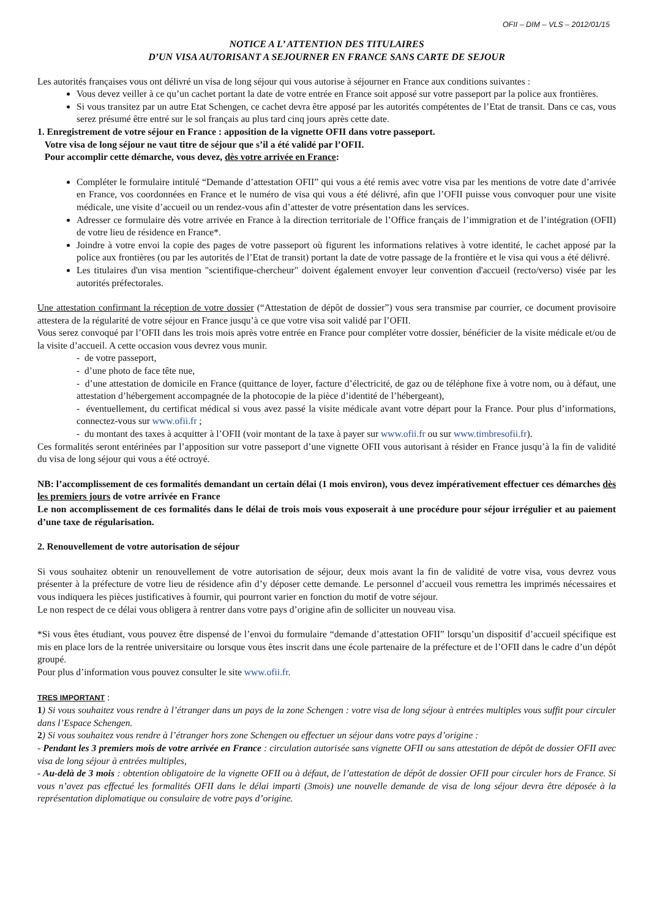OFII – DIM – VLS – 2012/01/15
NOTICE A L’ ATTENTION DES TITULAIRES
D’UN VISA AUTORISANT A SEJOURNER EN FRANCE SANS CARTE DE SEJOUR
Les autorités françaises vous ont délivré un visa de long séjour qui vous autorise à séjourner en France aux conditions suivantes :
Vous devez veiller à ce qu’un cachet portant la date de votre entrée en France soit apposé sur votre passeport par la police aux frontières.
Si vous transitez par un autre Etat Schengen, ce cachet devra être apposé par les autorités compétentes de l’Etat de transit. Dans ce cas, vous serez présumé être entré sur le sol français au plus tard cinq jours après cette date.
1. Enregistrement de votre séjour en France : apposition de la vignette OFII dans votre passeport.
Votre visa de long séjour ne vaut titre de séjour que s’il a été validé par l’OFII.
Pour accomplir cette démarche, vous devez, dès votre arrivée en France:
Compléter le formulaire intitulé “Demande d’attestation OFII” qui vous a été remis avec votre visa par les mentions de votre date d’arrivée en France, vos coordonnées en France et le numéro de visa qui vous a été délivré, afin que l’OFII puisse vous convoquer pour une visite médicale, une visite d’accueil ou un rendez-vous afin d’attester de votre présentation dans les services.
Adresser ce formulaire dès votre arrivée en France à la direction territoriale de l’Office français de l’immigration et de l’intégration (OFII) de votre lieu de résidence en France*.
Joindre à votre envoi la copie des pages de votre passeport où figurent les informations relatives à votre identité, le cachet apposé par la police aux frontières (ou par les autorités de l’Etat de transit) portant la date de votre passage de la frontière et le visa qui vous a été délivré.
Les titulaires d'un visa mention "scientifique-chercheur" doivent également envoyer leur convention d'accueil (recto/verso) visée par les autorités préfectorales.
Une attestation confirmant la réception de votre dossier (“Attestation de dépôt de dossier”) vous sera transmise par courrier, ce document provisoire attestera de la régularité de votre séjour en France jusqu’à ce que votre visa soit validé par l’OFII.
Vous serez convoqué par l’OFII dans les trois mois après votre entrée en France pour compléter votre dossier, bénéficier de la visite médicale et/ou de la visite d’accueil. A cette occasion vous devrez vous munir.
- de votre passeport,
- d’une photo de face tête nue,
- d’une attestation de domicile en France (quittance de loyer, facture d’électricité, de gaz ou de téléphone fixe à votre nom, ou à défaut, une attestation d’hébergement accompagnée de la photocopie de la pièce d’identité de l’hébergeant),
- éventuellement, du certificat médical si vous avez passé la visite médicale avant votre départ pour la France. Pour plus d’informations, connectez-vous sur www.ofii.fr ;
- du montant des taxes à acquitter à l’OFII (voir montant de la taxe à payer sur www.ofii.fr ou sur www.timbresofii.fr).
Ces formalités seront entérinées par l’apposition sur votre passeport d’une vignette OFII vous autorisant à résider en France jusqu’à la fin de validité du visa de long séjour qui vous a été octroyé.
NB: l’accomplissement de ces formalités demandant un certain délai (1 mois environ), vous devez impérativement effectuer ces démarches dès les premiers jours de votre arrivée en France
Le non accomplissement de ces formalités dans le délai de trois mois vous exposerait à une procédure pour séjour irrégulier et au paiement d’une taxe de régularisation.
2. Renouvellement de votre autorisation de séjour
Si vous souhaitez obtenir un renouvellement de votre autorisation de séjour, deux mois avant la fin de validité de votre visa, vous devrez vous présenter à la préfecture de votre lieu de résidence afin d’y déposer cette demande. Le personnel d’accueil vous remettra les imprimés nécessaires et vous indiquera les pièces justificatives à fournir, qui pourront varier en fonction du motif de votre séjour.
Le non respect de ce délai vous obligera à rentrer dans votre pays d’origine afin de solliciter un nouveau visa.
*Si vous êtes étudiant, vous pouvez être dispensé de l’envoi du formulaire “demande d’attestation OFII” lorsqu’un dispositif d’accueil spécifique est mis en place lors de la rentrée universitaire ou lorsque vous êtes inscrit dans une école partenaire de la préfecture et de l’OFII dans le cadre d’un dépôt groupé.
Pour plus d’information vous pouvez consulter le site www.ofii.fr.
TRES IMPORTANT :
1) Si vous souhaitez vous rendre à l’étranger dans un pays de la zone Schengen : votre visa de long séjour à entrées multiples vous suffit pour circuler dans l’Espace Schengen.
2) Si vous souhaitez vous rendre à l’étranger hors zone Schengen ou effectuer un séjour dans votre pays d’origine :
- Pendant les 3 premiers mois de votre arrivée en France : circulation autorisée sans vignette OFII ou sans attestation de dépôt de dossier OFII avec visa de long séjour à entrées multiples,
- Au-delà de 3 mois : obtention obligatoire de la vignette OFII ou à défaut, de l’attestation de dépôt de dossier OFII pour circuler hors de France. Si vous n’avez pas effectué les formalités OFII dans le délai imparti (3mois) une nouvelle demande de visa de long séjour devra être déposée à la représentation diplomatique ou consulaire de votre pays d’origine.